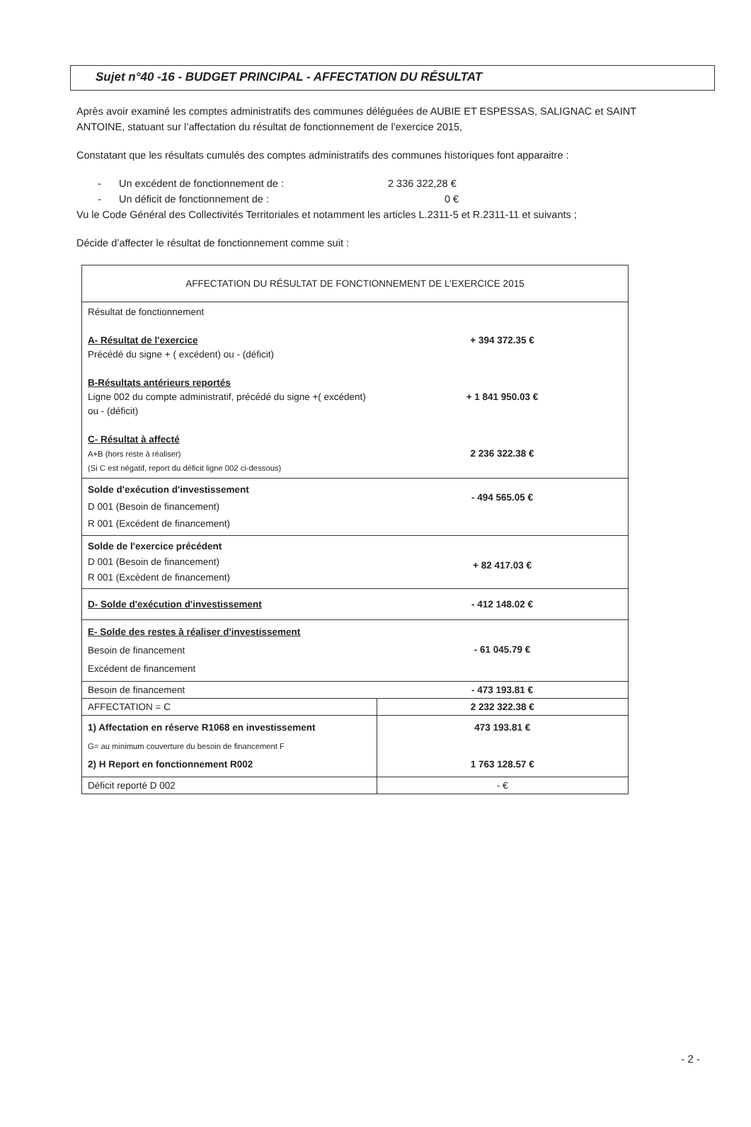Sujet n°40 -16 - BUDGET PRINCIPAL - AFFECTATION DU RÉSULTAT
Après avoir examiné les comptes administratifs des communes déléguées de AUBIE ET ESPESSAS, SALIGNAC et SAINT ANTOINE, statuant sur l’affectation du résultat de fonctionnement de l’exercice 2015,
Constatant que les résultats cumulés des comptes administratifs des communes historiques font apparaitre :
- Un excédent de fonctionnement de : 2 336 322,28 €
- Un déficit de fonctionnement de : 0 €
Vu le Code Général des Collectivités Territoriales et notamment les articles L.2311-5 et R.2311-11 et suivants ;
Décide d’affecter le résultat de fonctionnement comme suit :
| AFFECTATION DU RÉSULTAT DE FONCTIONNEMENT DE L’EXERCICE 2015 | |
| --- | --- |
| Résultat de fonctionnement A- Résultat de l'exercice Précédé du signe + ( excédent) ou - (déficit) B-Résultats antérieurs reportés Ligne 002 du compte administratif, précédé du signe +( excédent) ou - (déficit) C- Résultat à affecté A+B (hors reste à réaliser) (Si C est négatif, report du déficit ligne 002 ci-dessous) | + 394 372.35 € + 1 841 950.03 € 2 236 322.38 € |
| Solde d'exécution d'investissement D 001 (Besoin de financement) R 001 (Excédent de financement) | - 494 565.05 € |
| Solde de l'exercice précédent D 001 (Besoin de financement) R 001 (Excèdent de financement) | + 82 417.03 € |
| D- Solde d'exécution d'investissement | - 412 148.02 € |
| E- Solde des restes à réaliser d'investissement Besoin de financement Excédent de financement | - 61 045.79 € |
| Besoin de financement | - 473 193.81 € |
| AFFECTATION = C | 2 232 322.38 € |
| 1) Affectation en réserve R1068 en investissement G= au minimum couverture du besoin de financement F 2) H Report en fonctionnement R002 | 473 193.81 € 1 763 128.57 € |
| Déficit reporté D 002 | - € |
- 2 -